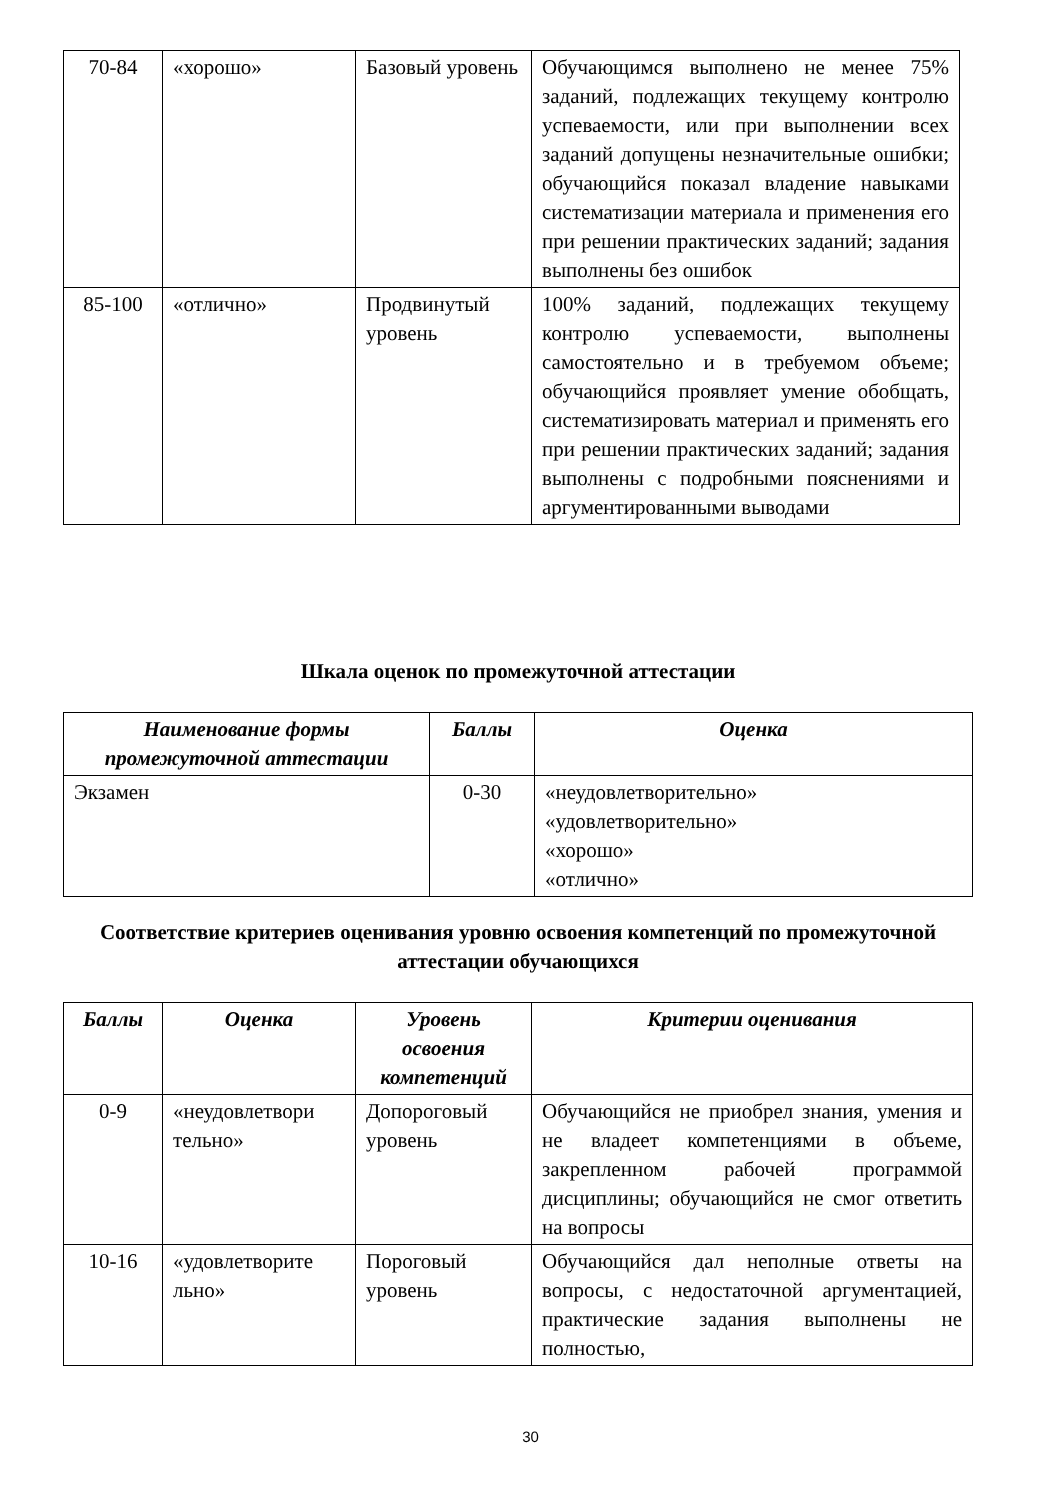| 70-84 | «хорошо» | Базовый уровень | Обучающимся выполнено не менее 75% заданий, подлежащих текущему контролю успеваемости, или при выполнении всех заданий допущены незначительные ошибки; обучающийся показал владение навыками систематизации материала и применения его при решении практических заданий; задания выполнены без ошибок |
| 85-100 | «отлично» | Продвинутый уровень | 100% заданий, подлежащих текущему контролю успеваемости, выполнены самостоятельно и в требуемом объеме; обучающийся проявляет умение обобщать, систематизировать материал и применять его при решении практических заданий; задания выполнены с подробными пояснениями и аргументированными выводами |
Шкала оценок по промежуточной аттестации
| Наименование формы промежуточной аттестации | Баллы | Оценка |
| --- | --- | --- |
| Экзамен | 0-30 | «неудовлетворительно» «удовлетворительно» «хорошо» «отлично» |
Соответствие критериев оценивания уровню освоения компетенций по промежуточной аттестации обучающихся
| Баллы | Оценка | Уровень освоения компетенций | Критерии оценивания |
| --- | --- | --- | --- |
| 0-9 | «неудовлетвори тельно» | Допороговый уровень | Обучающийся не приобрел знания, умения и не владеет компетенциями в объеме, закрепленном рабочей программой дисциплины; обучающийся не смог ответить на вопросы |
| 10-16 | «удовлетворите льно» | Пороговый уровень | Обучающийся дал неполные ответы на вопросы, с недостаточной аргументацией, практические задания выполнены не полностью, |
30